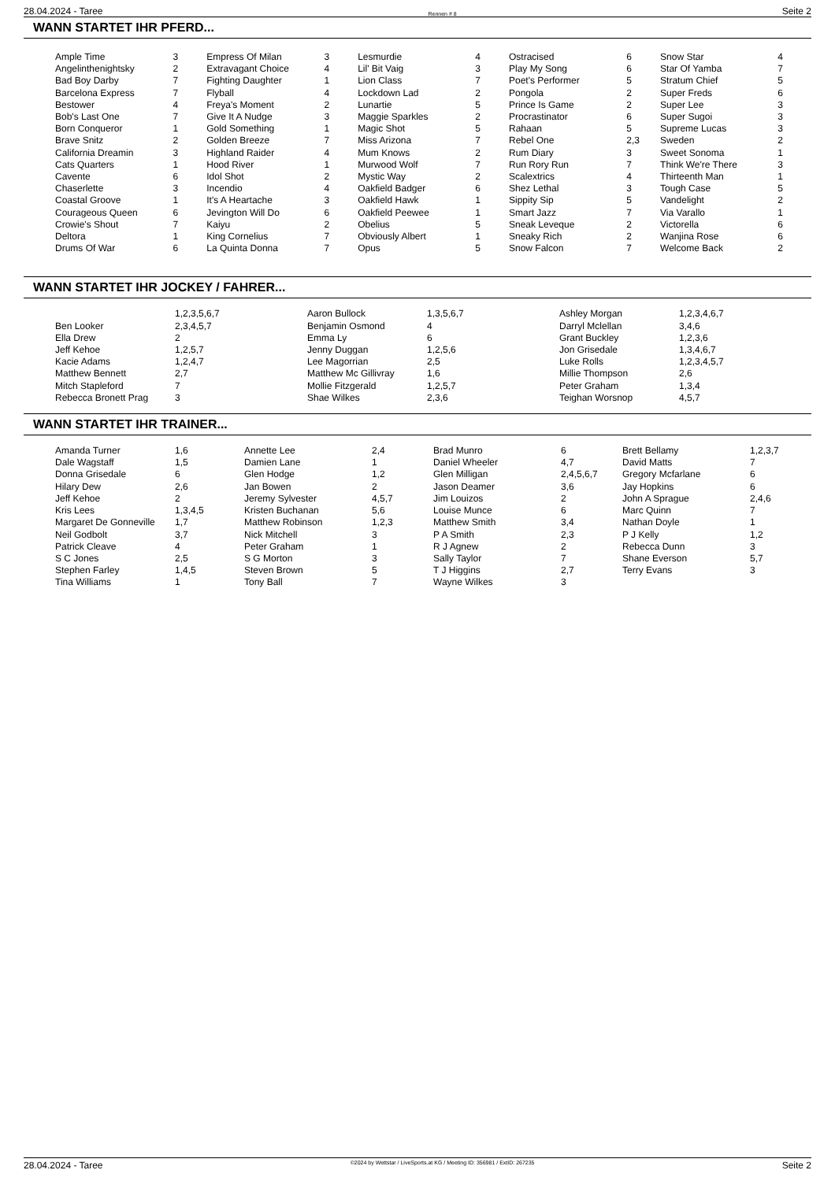28.04.2024 - Taree Rennen # 8 Seite 2
WANN STARTET IHR PFERD...
| Ample Time | 3 | Empress Of Milan | 3 | Lesmurdie | 4 | Ostracised | 6 | Snow Star | 4 |
| Angelinthenightsky | 2 | Extravagant Choice | 4 | Lil' Bit Vaig | 3 | Play My Song | 6 | Star Of Yamba | 7 |
| Bad Boy Darby | 7 | Fighting Daughter | 1 | Lion Class | 7 | Poet's Performer | 5 | Stratum Chief | 5 |
| Barcelona Express | 7 | Flyball | 4 | Lockdown Lad | 2 | Pongola | 2 | Super Freds | 6 |
| Bestower | 4 | Freya's Moment | 2 | Lunartie | 5 | Prince Is Game | 2 | Super Lee | 3 |
| Bob's Last One | 7 | Give It A Nudge | 3 | Maggie Sparkles | 2 | Procrastinator | 6 | Super Sugoi | 3 |
| Born Conqueror | 1 | Gold Something | 1 | Magic Shot | 5 | Rahaan | 5 | Supreme Lucas | 3 |
| Brave Snitz | 2 | Golden Breeze | 7 | Miss Arizona | 7 | Rebel One | 2,3 | Sweden | 2 |
| California Dreamin | 3 | Highland Raider | 4 | Mum Knows | 2 | Rum Diary | 3 | Sweet Sonoma | 1 |
| Cats Quarters | 1 | Hood River | 1 | Murwood Wolf | 7 | Run Rory Run | 7 | Think We're There | 3 |
| Cavente | 6 | Idol Shot | 2 | Mystic Way | 2 | Scalextrics | 4 | Thirteenth Man | 1 |
| Chaserlette | 3 | Incendio | 4 | Oakfield Badger | 6 | Shez Lethal | 3 | Tough Case | 5 |
| Coastal Groove | 1 | It's A Heartache | 3 | Oakfield Hawk | 1 | Sippity Sip | 5 | Vandelight | 2 |
| Courageous Queen | 6 | Jevington Will Do | 6 | Oakfield Peewee | 1 | Smart Jazz | 7 | Via Varallo | 1 |
| Crowie's Shout | 7 | Kaiyu | 2 | Obelius | 5 | Sneak Leveque | 2 | Victorella | 6 |
| Deltora | 1 | King Cornelius | 7 | Obviously Albert | 1 | Sneaky Rich | 2 | Wanjina Rose | 6 |
| Drums Of War | 6 | La Quinta Donna | 7 | Opus | 5 | Snow Falcon | 7 | Welcome Back | 2 |
WANN STARTET IHR JOCKEY / FAHRER...
| | 1,2,3,5,6,7 | Aaron Bullock | 1,3,5,6,7 | Ashley Morgan | 1,2,3,4,6,7 |
| Ben Looker | 2,3,4,5,7 | Benjamin Osmond | 4 | Darryl Mclellan | 3,4,6 |
| Ella Drew | 2 | Emma Ly | 6 | Grant Buckley | 1,2,3,6 |
| Jeff Kehoe | 1,2,5,7 | Jenny Duggan | 1,2,5,6 | Jon Grisedale | 1,3,4,6,7 |
| Kacie Adams | 1,2,4,7 | Lee Magorrian | 2,5 | Luke Rolls | 1,2,3,4,5,7 |
| Matthew Bennett | 2,7 | Matthew Mc Gillivray | 1,6 | Millie Thompson | 2,6 |
| Mitch Stapleford | 7 | Mollie Fitzgerald | 1,2,5,7 | Peter Graham | 1,3,4 |
| Rebecca Bronett Prag | 3 | Shae Wilkes | 2,3,6 | Teighan Worsnop | 4,5,7 |
WANN STARTET IHR TRAINER...
| Amanda Turner | 1,6 | Annette Lee | 2,4 | Brad Munro | 6 | Brett Bellamy | 1,2,3,7 |
| Dale Wagstaff | 1,5 | Damien Lane | 1 | Daniel Wheeler | 4,7 | David Matts | 7 |
| Donna Grisedale | 6 | Glen Hodge | 1,2 | Glen Milligan | 2,4,5,6,7 | Gregory Mcfarlane | 6 |
| Hilary Dew | 2,6 | Jan Bowen | 2 | Jason Deamer | 3,6 | Jay Hopkins | 6 |
| Jeff Kehoe | 2 | Jeremy Sylvester | 4,5,7 | Jim Louizos | 2 | John A Sprague | 2,4,6 |
| Kris Lees | 1,3,4,5 | Kristen Buchanan | 5,6 | Louise Munce | 6 | Marc Quinn | 7 |
| Margaret De Gonneville | 1,7 | Matthew Robinson | 1,2,3 | Matthew Smith | 3,4 | Nathan Doyle | 1 |
| Neil Godbolt | 3,7 | Nick Mitchell | 3 | P A Smith | 2,3 | P J Kelly | 1,2 |
| Patrick Cleave | 4 | Peter Graham | 1 | R J Agnew | 2 | Rebecca Dunn | 3 |
| S C Jones | 2,5 | S G Morton | 3 | Sally Taylor | 7 | Shane Everson | 5,7 |
| Stephen Farley | 1,4,5 | Steven Brown | 5 | T J Higgins | 2,7 | Terry Evans | 3 |
| Tina Williams | 1 | Tony Ball | 7 | Wayne Wilkes | 3 | | |
28.04.2024 - Taree ©2024 by Wettstar / LiveSports.at KG / Meeting ID: 356981 / ExtID: 267235 Seite 2